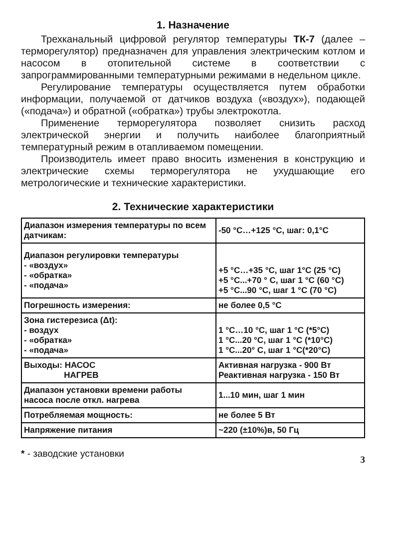1. Назначение
Трехканальный цифровой регулятор температуры ТК-7 (далее – терморегулятор) предназначен для управления электрическим котлом и насосом в отопительной системе в соответствии с запрограммированными температурными режимами в недельном цикле.
Регулирование температуры осуществляется путем обработки информации, получаемой от датчиков воздуха («воздух»), подающей («подача») и обратной («обратка») трубы электрокотла.
Применение терморегулятора позволяет снизить расход электрической энергии и получить наиболее благоприятный температурный режим в отапливаемом помещении.
Производитель имеет право вносить изменения в конструкцию и электрические схемы терморегулятора не ухудшающие его метрологические и технические характеристики.
2. Технические характеристики
| Диапазон измерения температуры по всем датчикам: | -50 °C…+125 °C, шаг: 0,1°C |
| Диапазон регулировки температуры - «воздух» - «обратка» - «подача» | +5 °C…+35 °C, шаг 1°C (25 °C) +5 °C...+70 ° C, шаг 1 °C (60 °C) +5 °C...90 °C, шаг 1 °C (70 °C) |
| Погрешность измерения: | не более 0,5 °C |
| Зона гистерезиса (Δt): - воздух - «обратка» - «подача» | 1 °C…10 °C, шаг 1 °C (*5°C) 1 °C...20 °C, шаг 1 °C (*10°C) 1 °C...20° C, шаг 1 °C(*20°C) |
| Выходы: НАСОС НАГРЕВ | Активная нагрузка - 900 Вт Реактивная нагрузка - 150 Вт |
| Диапазон установки времени работы насоса после откл. нагрева | 1...10 мин, шаг 1 мин |
| Потребляемая мощность: | не более 5 Вт |
| Напряжение питания | ~220 (±10%)в, 50 Гц |
* - заводские установки 3